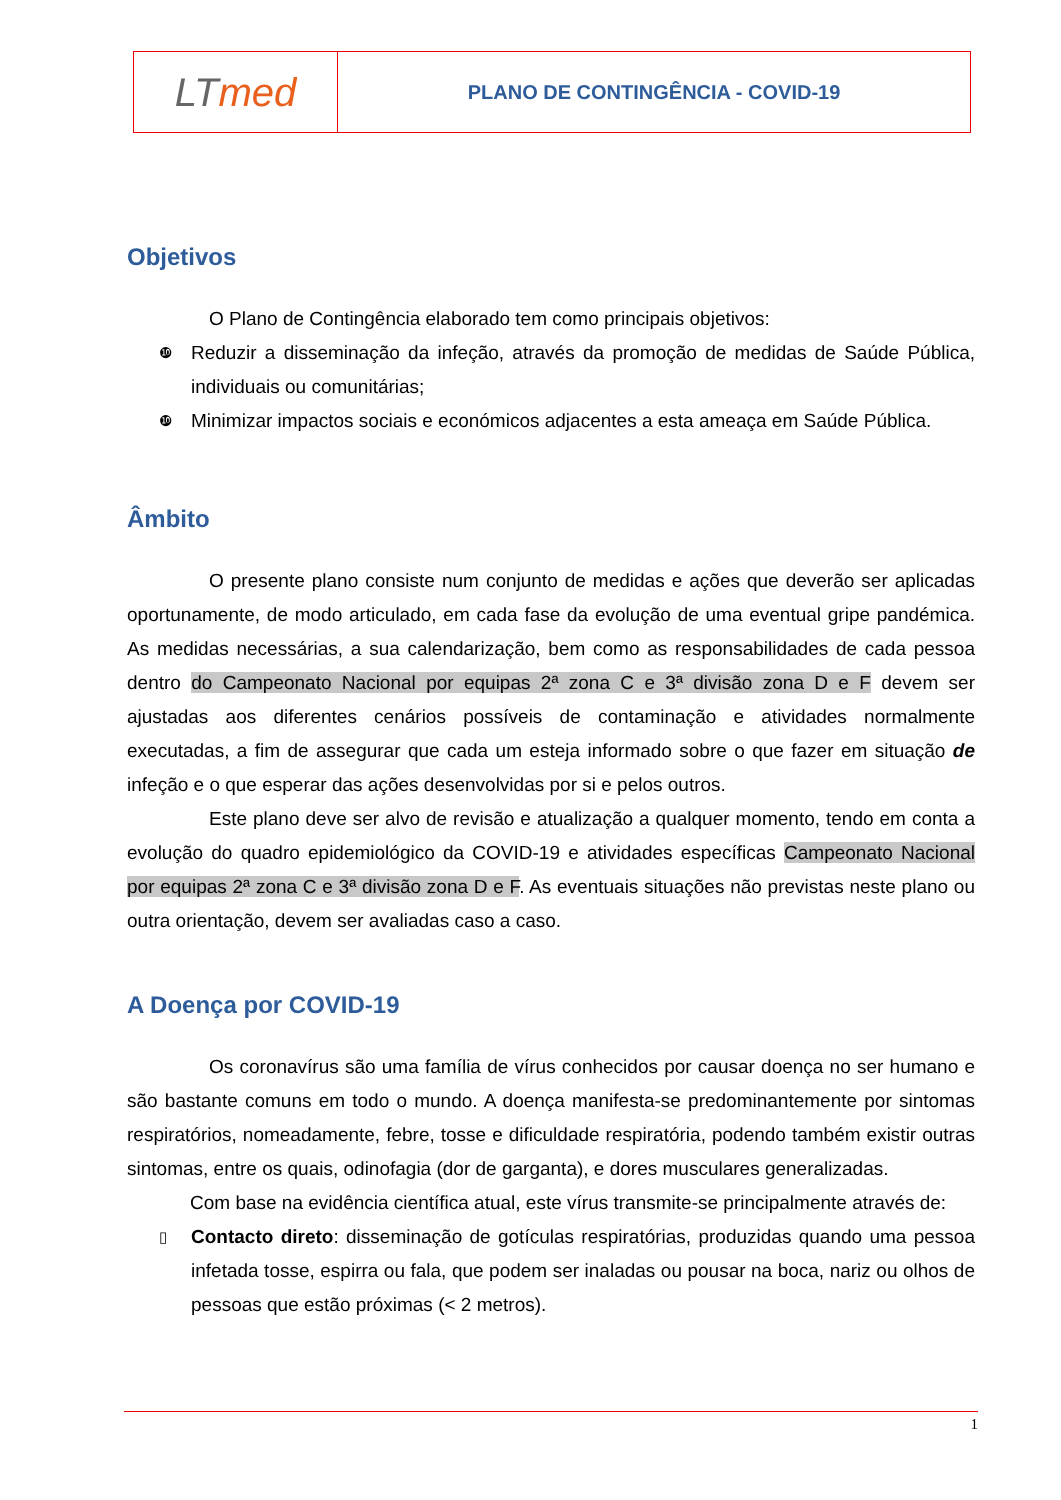LT med
PLANO DE CONTINGÊNCIA - COVID-19
Objetivos
O Plano de Contingência elaborado tem como principais objetivos:
❿
Reduzir a disseminação da infeção, através da promoção de medidas de Saúde Pública, individuais ou comunitárias;
❿
Minimizar impactos sociais e económicos adjacentes a esta ameaça em Saúde Pública.
Âmbito
O presente plano consiste num conjunto de medidas e ações que deverão ser aplicadas oportunamente, de modo articulado, em cada fase da evolução de uma eventual gripe pandémica. As medidas necessárias, a sua calendarização, bem como as responsabilidades de cada pessoa dentro do Campeonato Nacional por equipas 2ª zona C e 3ª divisão zona D e F devem ser ajustadas aos diferentes cenários possíveis de contaminação e atividades normalmente executadas, a fim de assegurar que cada um esteja informado sobre o que fazer em situação de infeção e o que esperar das ações desenvolvidas por si e pelos outros.
Este plano deve ser alvo de revisão e atualização a qualquer momento, tendo em conta a evolução do quadro epidemiológico da COVID-19 e atividades específicas Campeonato Nacional por equipas 2ª zona C e 3ª divisão zona D e F. As eventuais situações não previstas neste plano ou outra orientação, devem ser avaliadas caso a caso.
A Doença por COVID-19
Os coronavírus são uma família de vírus conhecidos por causar doença no ser humano e são bastante comuns em todo o mundo. A doença manifesta-se predominantemente por sintomas respiratórios, nomeadamente, febre, tosse e dificuldade respiratória, podendo também existir outras sintomas, entre os quais, odinofagia (dor de garganta), e dores musculares generalizadas.
Com base na evidência científica atual, este vírus transmite-se principalmente através de:
▯
Contacto direto: disseminação de gotículas respiratórias, produzidas quando uma pessoa infetada tosse, espirra ou fala, que podem ser inaladas ou pousar na boca, nariz ou olhos de pessoas que estão próximas (< 2 metros).
1